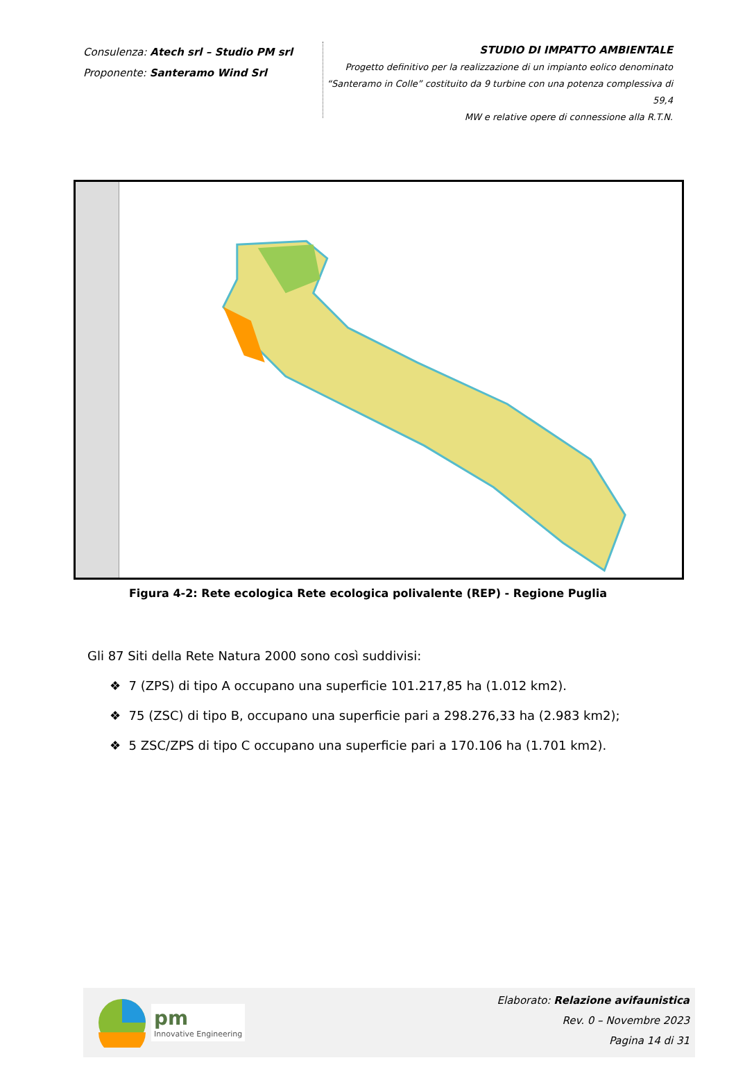Consulenza: Atech srl – Studio PM srl
Proponente: Santeramo Wind Srl
STUDIO DI IMPATTO AMBIENTALE
Progetto definitivo per la realizzazione di un impianto eolico denominato
“Santeramo in Colle” costituito da 9 turbine con una potenza complessiva di 59,4
MW e relative opere di connessione alla R.T.N.
Figura 4-2: Rete ecologica Rete ecologica polivalente (REP) - Regione Puglia
Gli 87 Siti della Rete Natura 2000 sono così suddivisi:
❖ 7 (ZPS) di tipo A occupano una superficie 101.217,85 ha (1.012 km2).
❖ 75 (ZSC) di tipo B, occupano una superficie pari a 298.276,33 ha (2.983 km2);
❖ 5 ZSC/ZPS di tipo C occupano una superficie pari a 170.106 ha (1.701 km2).
pm
Innovative Engineering
Elaborato: Relazione avifaunistica
Rev. 0 – Novembre 2023
Pagina 14 di 31